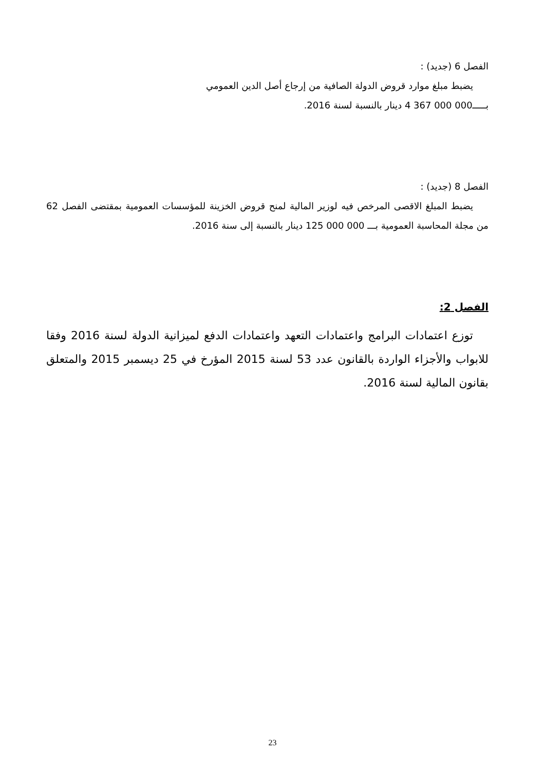الفصل 6 (جديد) :
يضبط مبلغ موارد قروض الدولة الصافية من إرجاع أصل الدين العمومي
بـــــ000 000 367 4 دينار بالنسبة لسنة 2016.
الفصل 8 (جديد) :
يضبط المبلغ الاقصى المرخص فيه لوزير المالية لمنح قروض الخزينة للمؤسسات العمومية بمقتضى الفصل 62 من مجلة المحاسبة العمومية بـــ 000 000 125 دينار بالنسبة إلى سنة 2016.
الفصل 2:
توزع اعتمادات البرامج واعتمادات التعهد واعتمادات الدفع لميزانية الدولة لسنة 2016 وفقا للابواب والأجزاء الواردة بالقانون عدد 53 لسنة 2015 المؤرخ في 25 ديسمبر 2015 والمتعلق بقانون المالية لسنة 2016.
23